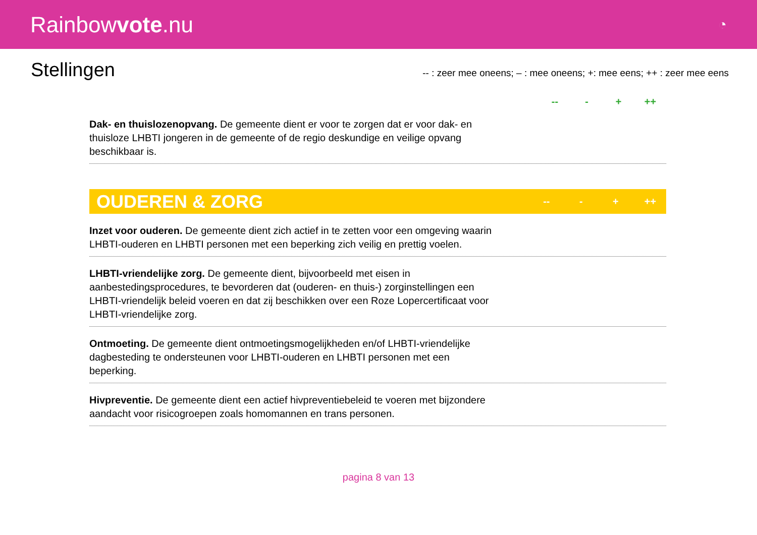Rainbowvote.nu
◔
Stellingen
-- : zeer mee oneens; – : mee oneens; +: mee eens; ++ : zeer mee eens
-- - + ++
Dak- en thuislozenopvang. De gemeente dient er voor te zorgen dat er voor dak- en thuisloze LHBTI jongeren in de gemeente of de regio deskundige en veilige opvang beschikbaar is.
OUDEREN & ZORG
-- - + ++
Inzet voor ouderen. De gemeente dient zich actief in te zetten voor een omgeving waarin LHBTI-ouderen en LHBTI personen met een beperking zich veilig en prettig voelen.
LHBTI-vriendelijke zorg. De gemeente dient, bijvoorbeeld met eisen in aanbestedingsprocedures, te bevorderen dat (ouderen- en thuis-) zorginstellingen een LHBTI-vriendelijk beleid voeren en dat zij beschikken over een Roze Lopercertificaat voor LHBTI-vriendelijke zorg.
Ontmoeting. De gemeente dient ontmoetingsmogelijkheden en/of LHBTI-vriendelijke dagbesteding te ondersteunen voor LHBTI-ouderen en LHBTI personen met een beperking.
Hivpreventie. De gemeente dient een actief hivpreventiebeleid te voeren met bijzondere aandacht voor risicogroepen zoals homomannen en trans personen.
pagina 8 van 13